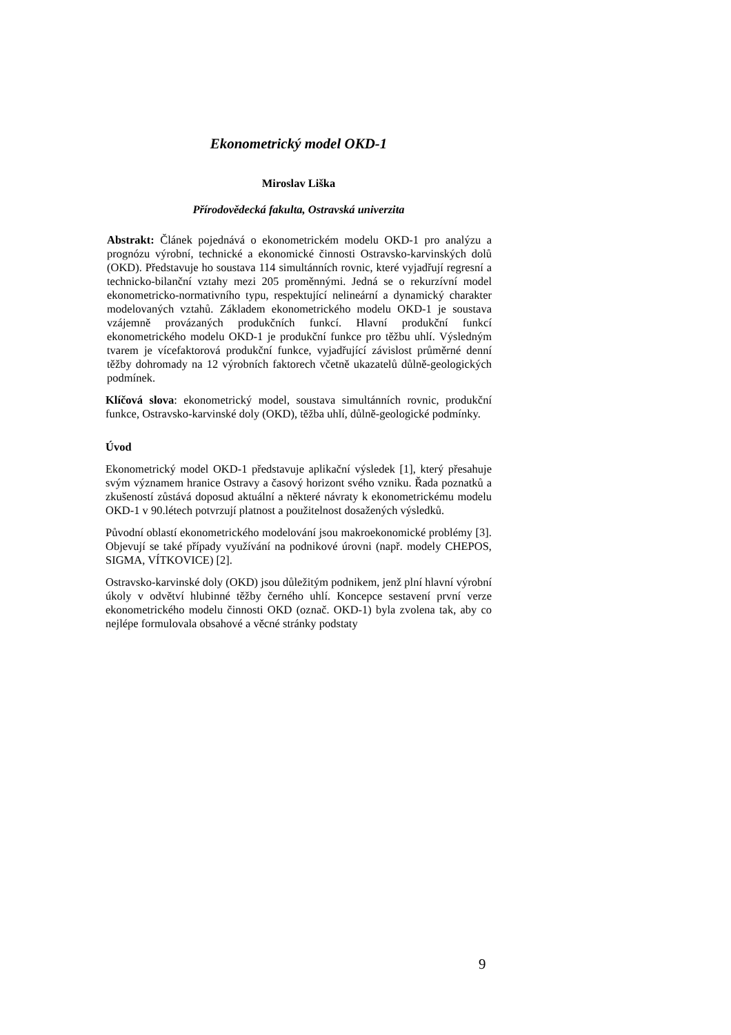Ekonometrický model OKD-1
Miroslav Liška
Přírodovědecká fakulta, Ostravská univerzita
Abstrakt: Článek pojednává o ekonometrickém modelu OKD-1 pro analýzu a prognózu výrobní, technické a ekonomické činnosti Ostravsko-karvinských dolů (OKD). Představuje ho soustava 114 simultánních rovnic, které vyjadřují regresní a technicko-bilanční vztahy mezi 205 proměnnými. Jedná se o rekurzívní model ekonometricko-normativního typu, respektující nelineární a dynamický charakter modelovaných vztahů. Základem ekonometrického modelu OKD-1 je soustava vzájemně provázaných produkčních funkcí. Hlavní produkční funkcí ekonometrického modelu OKD-1 je produkční funkce pro těžbu uhlí. Výsledným tvarem je vícefaktorová produkční funkce, vyjadřující závislost průměrné denní těžby dohromady na 12 výrobních faktorech včetně ukazatelů důlně-geologických podmínek.
Klíčová slova: ekonometrický model, soustava simultánních rovnic, produkční funkce, Ostravsko-karvinské doly (OKD), těžba uhlí, důlně-geologické podmínky.
Úvod
Ekonometrický model OKD-1 představuje aplikační výsledek [1], který přesahuje svým významem hranice Ostravy a časový horizont svého vzniku. Řada poznatků a zkušeností zůstává doposud aktuální a některé návraty k ekonometrickému modelu OKD-1 v 90.létech potvrzují platnost a použitelnost dosažených výsledků.
Původní oblastí ekonometrického modelování jsou makroekonomické problémy [3]. Objevují se také případy využívání na podnikové úrovni (např. modely CHEPOS, SIGMA, VÍTKOVICE) [2].
Ostravsko-karvinské doly (OKD) jsou důležitým podnikem, jenž plní hlavní výrobní úkoly v odvětví hlubinné těžby černého uhlí. Koncepce sestavení první verze ekonometrického modelu činnosti OKD (označ. OKD-1) byla zvolena tak, aby co nejlépe formulovala obsahové a věcné stránky podstaty
9